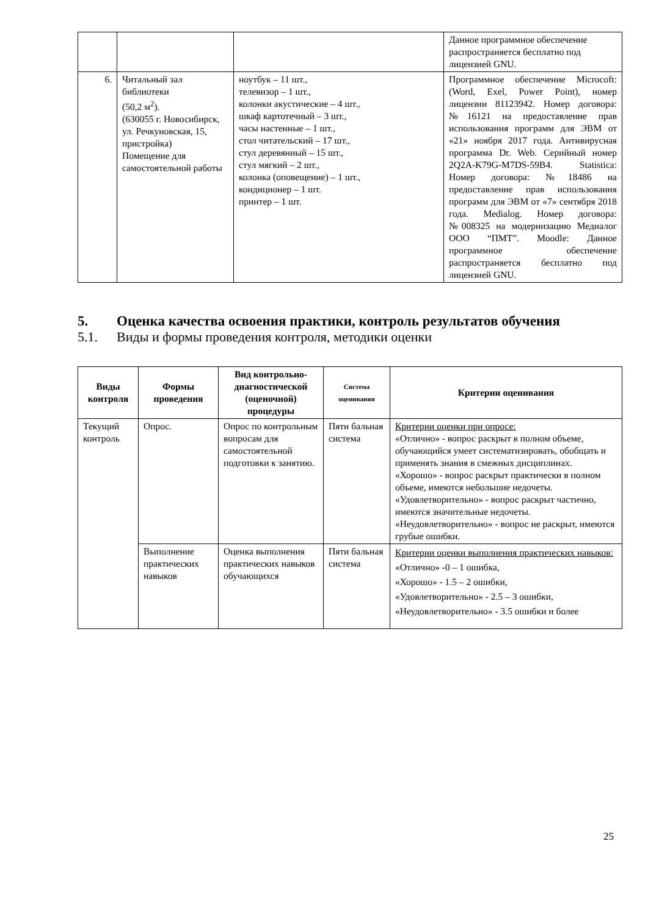| | | | Данное программное обеспечение распространяется бесплатно под лицензией GNU. |
| 6. | Читальный зал библиотеки (50,2 м<sup>2</sup>). (630055 г. Новосибирск, ул. Речкуновская, 15, пристройка) Помещение для самостоятельной работы | ноутбук – 11 шт., телевизор – 1 шт., колонки акустические – 4 шт., шкаф картотечный – 3 шт., часы настенные – 1 шт., стол читательский – 17 шт., стул деревянный – 15 шт., стул мягкий – 2 шт., колонка (оповещение) – 1 шт., кондиционер – 1 шт. принтер – 1 шт. | Программное обеспечение Microcoft: (Word, Exel, Power Point), номер лицензии 81123942. Номер договора: №16121 на предоставление прав использования программ для ЭВМ от «21» ноября 2017 года. Антивирусная программа Dr. Web. Серийный номер 2Q2A-K79G-M7DS-59B4. Statistica: Номер договора: №18486 на предоставление прав использования программ для ЭВМ от «7» сентября 2018 года. Medialog. Номер договора: №008325 на модернизацию Медиалог ООО “ПМТ”. Moodle: Данное программное обеспечение распространяется бесплатно под лицензией GNU. |
5. Оценка качества освоения практики, контроль результатов обучения
5.1. Виды и формы проведения контроля, методики оценки
| Виды контроля | Формы проведения | Вид контрольно-диагностической (оценочной) процедуры | Система оценивания | Критерии оценивания |
| --- | --- | --- | --- | --- |
| Текущий контроль | Опрос. | Опрос по контрольным вопросам для самостоятельной подготовки к занятию. | Пяти бальная система | Критерии оценки при опросе: «Отлично» - вопрос раскрыт в полном объеме, обучающийся умеет систематизировать, обобщать и применять знания в смежных дисциплинах. «Хорошо» - вопрос раскрыт практически в полном объеме, имеются небольшие недочеты. «Удовлетворительно» - вопрос раскрыт частично, имеются значительные недочеты. «Неудовлетворительно» - вопрос не раскрыт, имеются грубые ошибки. |
| | Выполнение практических навыков | Оценка выполнения практических навыков обучающихся | Пяти бальная система | Критерии оценки выполнения практических навыков: «Отлично» -0 – 1 ошибка, «Хорошо» - 1.5 – 2 ошибки, «Удовлетворительно» - 2.5 – 3 ошибки, «Неудовлетворительно» - 3.5 ошибки и более |
25